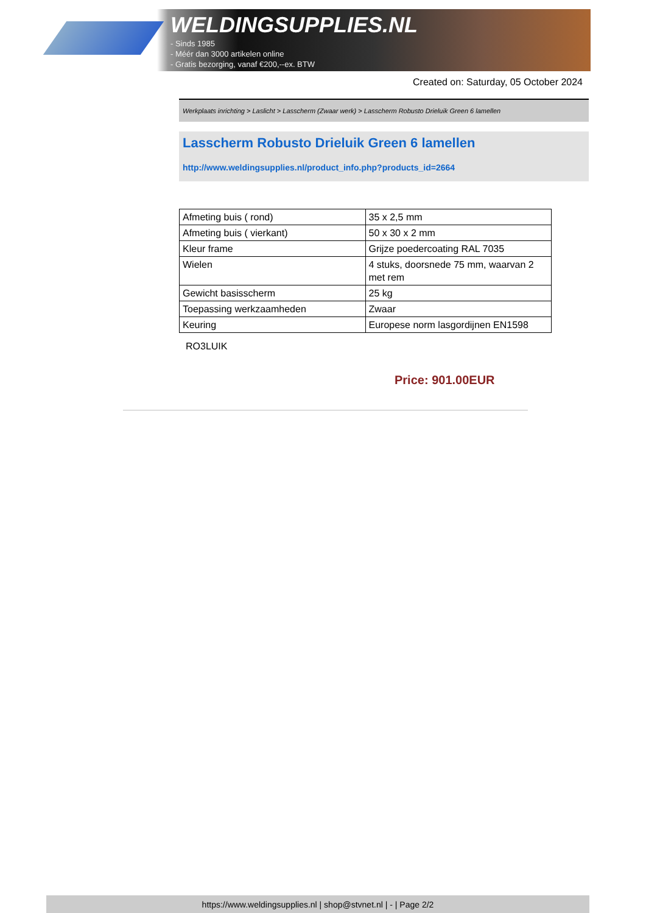WELDINGSUPPLIES.NL
- Sinds 1985
- Méér dan 3000 artikelen online
- Gratis bezorging, vanaf €200,--ex. BTW
Created on: Saturday, 05 October 2024
Werkplaats inrichting > Laslicht > Lasscherm (Zwaar werk) > Lasscherm Robusto Drieluik Green 6 lamellen
Lasscherm Robusto Drieluik Green 6 lamellen
http://www.weldingsupplies.nl/product_info.php?products_id=2664
| Afmeting buis ( rond) | 35 x 2,5 mm |
| Afmeting buis ( vierkant) | 50 x 30 x 2 mm |
| Kleur frame | Grijze poedercoating RAL 7035 |
| Wielen | 4 stuks, doorsnede 75 mm, waarvan 2 met rem |
| Gewicht basisscherm | 25 kg |
| Toepassing werkzaamheden | Zwaar |
| Keuring | Europese norm lasgordijnen EN1598 |
RO3LUIK
Price: 901.00EUR
https://www.weldingsupplies.nl | shop@stvnet.nl | - | Page 2/2